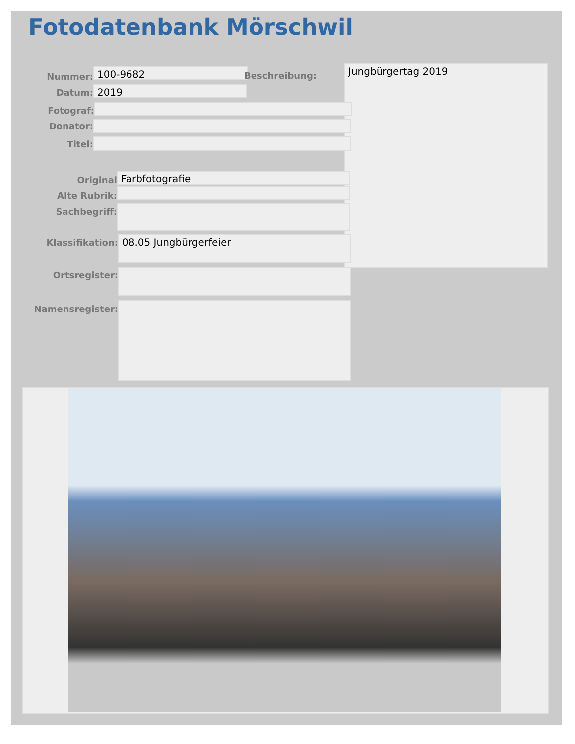Fotodatenbank Mörschwil
Nummer:
100-9682
Beschreibung: Jungbürgertag 2019
Datum:
2019
Fotograf:
Donator:
Titel:
Original
Farbfotografie
Alte Rubrik:
Sachbegriff:
Klassifikation:
08.05 Jungbürgerfeier
Ortsregister:
Namensregister: